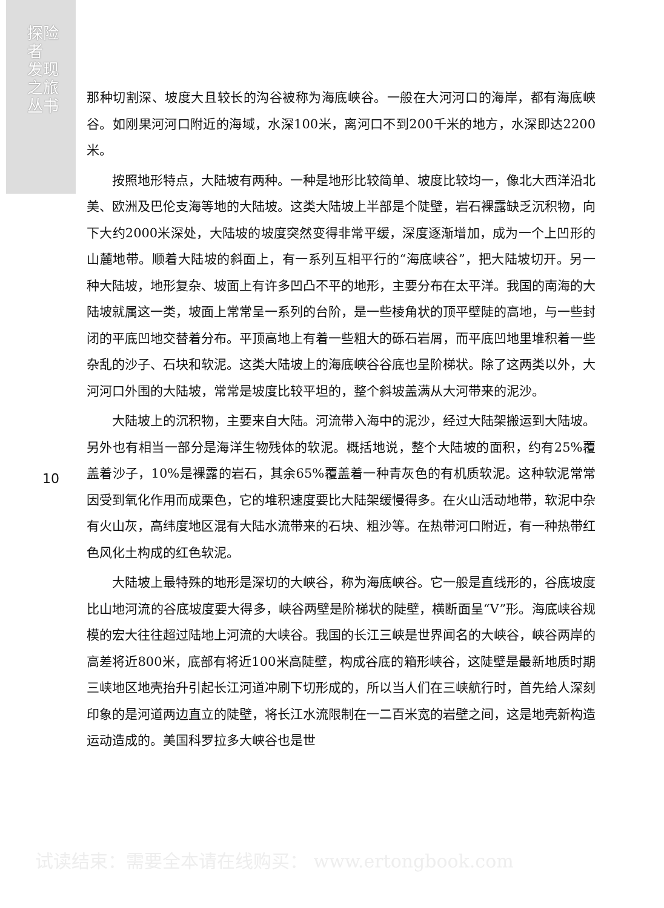探险者 发现之旅丛书
10
那种切割深、坡度大且较长的沟谷被称为海底峡谷。一般在大河河口的海岸，都有海底峡谷。如刚果河河口附近的海域，水深100米，离河口不到200千米的地方，水深即达2200米。
按照地形特点，大陆坡有两种。一种是地形比较简单、坡度比较均一，像北大西洋沿北美、欧洲及巴伦支海等地的大陆坡。这类大陆坡上半部是个陡壁，岩石裸露缺乏沉积物，向下大约2000米深处，大陆坡的坡度突然变得非常平缓，深度逐渐增加，成为一个上凹形的山麓地带。顺着大陆坡的斜面上，有一系列互相平行的“海底峡谷”，把大陆坡切开。另一种大陆坡，地形复杂、坡面上有许多凹凸不平的地形，主要分布在太平洋。我国的南海的大陆坡就属这一类，坡面上常常呈一系列的台阶，是一些棱角状的顶平壁陡的高地，与一些封闭的平底凹地交替着分布。平顶高地上有着一些粗大的砾石岩屑，而平底凹地里堆积着一些杂乱的沙子、石块和软泥。这类大陆坡上的海底峡谷谷底也呈阶梯状。除了这两类以外，大河河口外围的大陆坡，常常是坡度比较平坦的，整个斜坡盖满从大河带来的泥沙。
大陆坡上的沉积物，主要来自大陆。河流带入海中的泥沙，经过大陆架搬运到大陆坡。另外也有相当一部分是海洋生物残体的软泥。概括地说，整个大陆坡的面积，约有25%覆盖着沙子，10%是裸露的岩石，其余65%覆盖着一种青灰色的有机质软泥。这种软泥常常因受到氧化作用而成栗色，它的堆积速度要比大陆架缓慢得多。在火山活动地带，软泥中杂有火山灰，高纬度地区混有大陆水流带来的石块、粗沙等。在热带河口附近，有一种热带红色风化土构成的红色软泥。
大陆坡上最特殊的地形是深切的大峡谷，称为海底峡谷。它一般是直线形的，谷底坡度比山地河流的谷底坡度要大得多，峡谷两壁是阶梯状的陡壁，横断面呈“V”形。海底峡谷规模的宏大往往超过陆地上河流的大峡谷。我国的长江三峡是世界闻名的大峡谷，峡谷两岸的高差将近800米，底部有将近100米高陡壁，构成谷底的箱形峡谷，这陡壁是最新地质时期三峡地区地壳抬升引起长江河道冲刷下切形成的，所以当人们在三峡航行时，首先给人深刻印象的是河道两边直立的陡壁，将长江水流限制在一二百米宽的岩壁之间，这是地壳新构造运动造成的。美国科罗拉多大峡谷也是世
试读结束：需要全本请在线购买： www.ertongbook.com